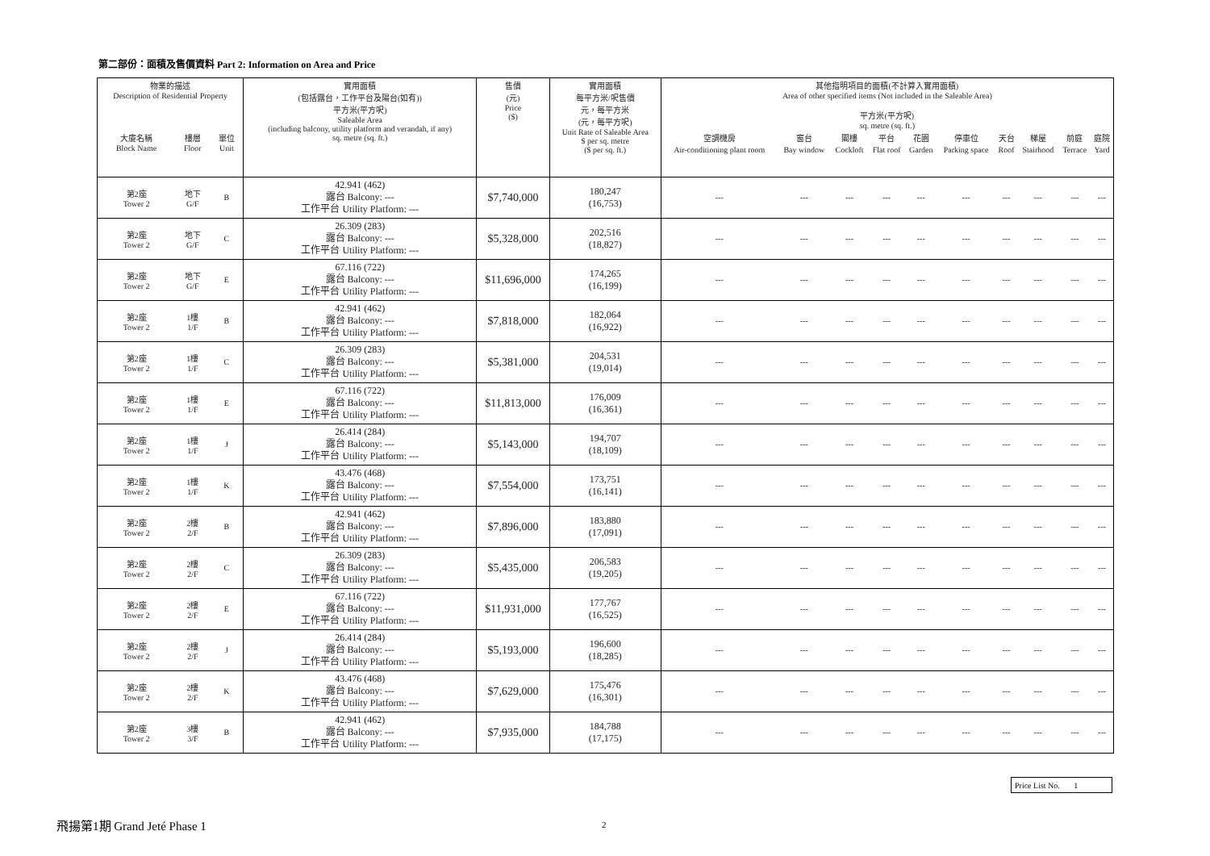第二部份：面積及售價資料 Part 2: Information on Area and Price
| 物業的描述 Description of Residential Property | | | 實用面積 (包括露台，工作平台及陽台(如有)) 平方米(平方呎) Saleable Area (including balcony, utility platform and verandah, if any) sq. metre (sq. ft.) | 售價 (元) Price ($) | 實用面積 每平方米/呎售價 元，每平方米 (元，每平方呎) Unit Rate of Saleable Area $ per sq. metre ($ per sq. ft.) | 其他指明項目的面積(不計算入實用面積) Area of other specified items (Not included in the Saleable Area) 平方米(平方呎) sq. metre (sq. ft.) | | | | | | | | | |
| --- | --- | --- | --- | --- | --- | --- | --- | --- | --- | --- | --- | --- | --- | --- | --- |
| 大廈名稱 Block Name | 樓層 Floor | 單位 Unit | | | | 空調機房 | 窗台 | 閣樓 | 平台 | 花園 | 停車位 | 天台 | 梯屋 | 前庭 | 庭院 |
| | | | | | | Air-conditioning plant room | Bay window | Cockloft | Flat roof | Garden | Parking space | Roof | Stairhood | Terrace | Yard |
| 第2座 Tower 2 | 地下 G/F | B | 42.941 (462) 露台 Balcony: --- 工作平台 Utility Platform: --- | $7,740,000 | 180,247 (16,753) | --- | --- | --- | --- | --- | --- | --- | --- | --- | --- |
| 第2座 Tower 2 | 地下 G/F | C | 26.309 (283) 露台 Balcony: --- 工作平台 Utility Platform: --- | $5,328,000 | 202,516 (18,827) | --- | --- | --- | --- | --- | --- | --- | --- | --- | --- |
| 第2座 Tower 2 | 地下 G/F | E | 67.116 (722) 露台 Balcony: --- 工作平台 Utility Platform: --- | $11,696,000 | 174,265 (16,199) | --- | --- | --- | --- | --- | --- | --- | --- | --- | --- |
| 第2座 Tower 2 | 1樓 1/F | B | 42.941 (462) 露台 Balcony: --- 工作平台 Utility Platform: --- | $7,818,000 | 182,064 (16,922) | --- | --- | --- | --- | --- | --- | --- | --- | --- | --- |
| 第2座 Tower 2 | 1樓 1/F | C | 26.309 (283) 露台 Balcony: --- 工作平台 Utility Platform: --- | $5,381,000 | 204,531 (19,014) | --- | --- | --- | --- | --- | --- | --- | --- | --- | --- |
| 第2座 Tower 2 | 1樓 1/F | E | 67.116 (722) 露台 Balcony: --- 工作平台 Utility Platform: --- | $11,813,000 | 176,009 (16,361) | --- | --- | --- | --- | --- | --- | --- | --- | --- | --- |
| 第2座 Tower 2 | 1樓 1/F | J | 26.414 (284) 露台 Balcony: --- 工作平台 Utility Platform: --- | $5,143,000 | 194,707 (18,109) | --- | --- | --- | --- | --- | --- | --- | --- | --- | --- |
| 第2座 Tower 2 | 1樓 1/F | K | 43.476 (468) 露台 Balcony: --- 工作平台 Utility Platform: --- | $7,554,000 | 173,751 (16,141) | --- | --- | --- | --- | --- | --- | --- | --- | --- | --- |
| 第2座 Tower 2 | 2樓 2/F | B | 42.941 (462) 露台 Balcony: --- 工作平台 Utility Platform: --- | $7,896,000 | 183,880 (17,091) | --- | --- | --- | --- | --- | --- | --- | --- | --- | --- |
| 第2座 Tower 2 | 2樓 2/F | C | 26.309 (283) 露台 Balcony: --- 工作平台 Utility Platform: --- | $5,435,000 | 206,583 (19,205) | --- | --- | --- | --- | --- | --- | --- | --- | --- | --- |
| 第2座 Tower 2 | 2樓 2/F | E | 67.116 (722) 露台 Balcony: --- 工作平台 Utility Platform: --- | $11,931,000 | 177,767 (16,525) | --- | --- | --- | --- | --- | --- | --- | --- | --- | --- |
| 第2座 Tower 2 | 2樓 2/F | J | 26.414 (284) 露台 Balcony: --- 工作平台 Utility Platform: --- | $5,193,000 | 196,600 (18,285) | --- | --- | --- | --- | --- | --- | --- | --- | --- | --- |
| 第2座 Tower 2 | 2樓 2/F | K | 43.476 (468) 露台 Balcony: --- 工作平台 Utility Platform: --- | $7,629,000 | 175,476 (16,301) | --- | --- | --- | --- | --- | --- | --- | --- | --- | --- |
| 第2座 Tower 2 | 3樓 3/F | B | 42.941 (462) 露台 Balcony: --- 工作平台 Utility Platform: --- | $7,935,000 | 184,788 (17,175) | --- | --- | --- | --- | --- | --- | --- | --- | --- | --- |
Price List No. 1
飛揚第1期 Grand Jeté Phase 1 2